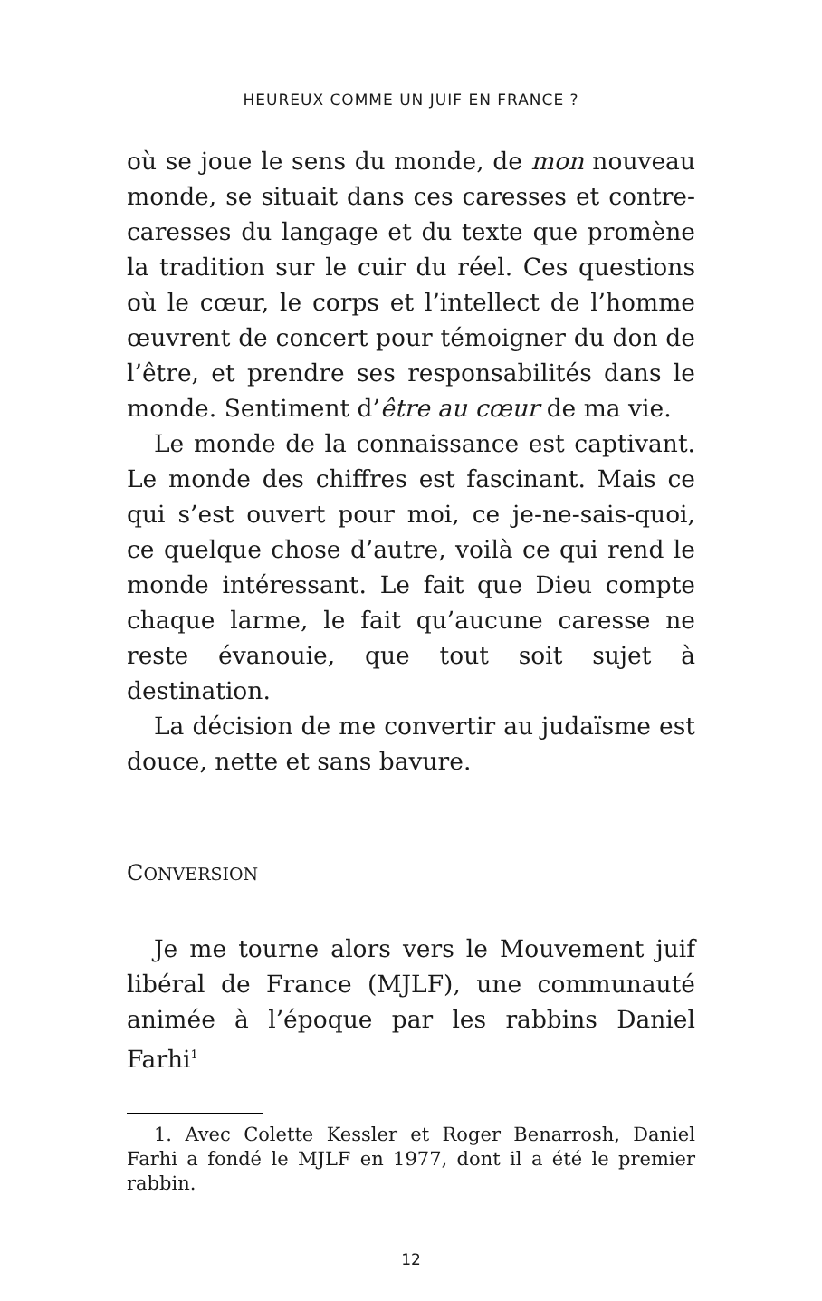HEUREUX COMME UN JUIF EN FRANCE ?
où se joue le sens du monde, de mon nouveau monde, se situait dans ces caresses et contre-caresses du langage et du texte que promène la tradition sur le cuir du réel. Ces questions où le cœur, le corps et l’intellect de l’homme œuvrent de concert pour témoigner du don de l’être, et prendre ses responsabilités dans le monde. Sentiment d’être au cœur de ma vie.
Le monde de la connaissance est captivant. Le monde des chiffres est fascinant. Mais ce qui s’est ouvert pour moi, ce je-ne-sais-quoi, ce quelque chose d’autre, voilà ce qui rend le monde intéressant. Le fait que Dieu compte chaque larme, le fait qu’aucune caresse ne reste évanouie, que tout soit sujet à destination.
La décision de me convertir au judaïsme est douce, nette et sans bavure.
CONVERSION
Je me tourne alors vers le Mouvement juif libéral de France (MJLF), une communauté animée à l’époque par les rabbins Daniel Farhi<sup>1</sup>
1. Avec Colette Kessler et Roger Benarrosh, Daniel Farhi a fondé le MJLF en 1977, dont il a été le premier rabbin.
12